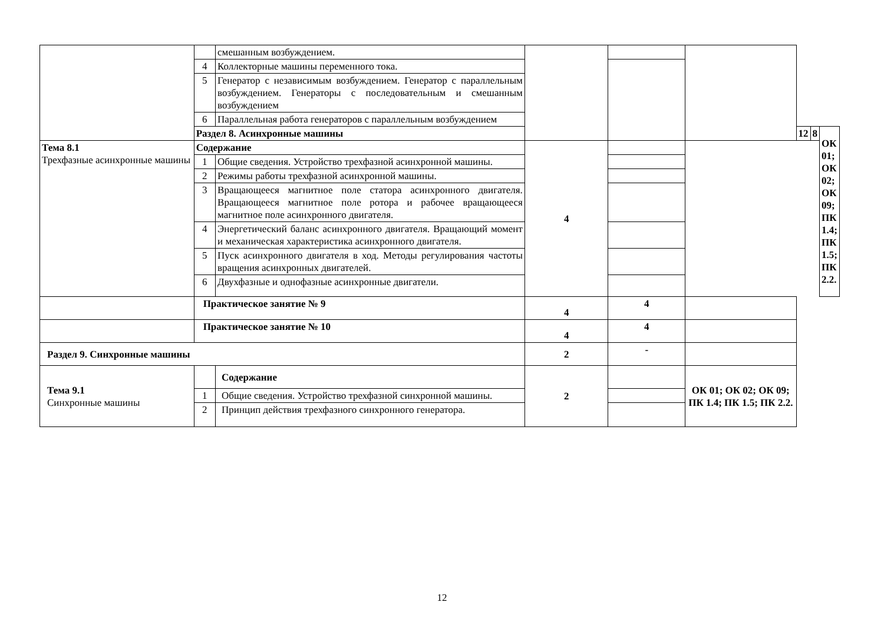| | | смешанным возбуждением. | | | | | | |
| | 4 | Коллекторные машины переменного тока. | | | | | | |
| | 5 | Генератор с независимым возбуждением. Генератор с параллельным возбуждением. Генераторы с последовательным и смешанным возбуждением | | | | | | |
| | 6 | Параллельная работа генераторов с параллельным возбуждением | | | | | | |
| | Раздел 8. Асинхронные машины | | | | | 12 | 8 | ОК 01; ОК 02; ОК 09; ПК 1.4; ПК 1.5; ПК 2.2. |
| Тема 8.1 Трехфазные асинхронные машины | Содержание | | 4 | | | | | |
| | 1 | Общие сведения. Устройство трехфазной асинхронной машины. | | | | | | |
| | 2 | Режимы работы трехфазной асинхронной машины. | | | | | | |
| | 3 | Вращающееся магнитное поле статора асинхронного двигателя. Вращающееся магнитное поле ротора и рабочее вращающееся магнитное поле асинхронного двигателя. | | | | | | |
| | 4 | Энергетический баланс асинхронного двигателя. Вращающий момент и механическая характеристика асинхронного двигателя. | | | | | | |
| | 5 | Пуск асинхронного двигателя в ход. Методы регулирования частоты вращения асинхронных двигателей. | | | | | | |
| | 6 | Двухфазные и однофазные асинхронные двигатели. | | | | | | |
| | Практическое занятие № 9 | | 4 | 4 | | | | |
| | Практическое занятие № 10 | | 4 | 4 | | | | |
| Раздел 9. Синхронные машины | | | 2 | - | | | | |
| Тема 9.1 Синхронные машины | | Содержание | 2 | | ОК 01; ОК 02; ОК 09; ПК 1.4; ПК 1.5; ПК 2.2. | | | |
| | 1 | Общие сведения. Устройство трехфазной синхронной машины. | | | | | | |
| | 2 | Принцип действия трехфазного синхронного генератора. | | | | | | |
12